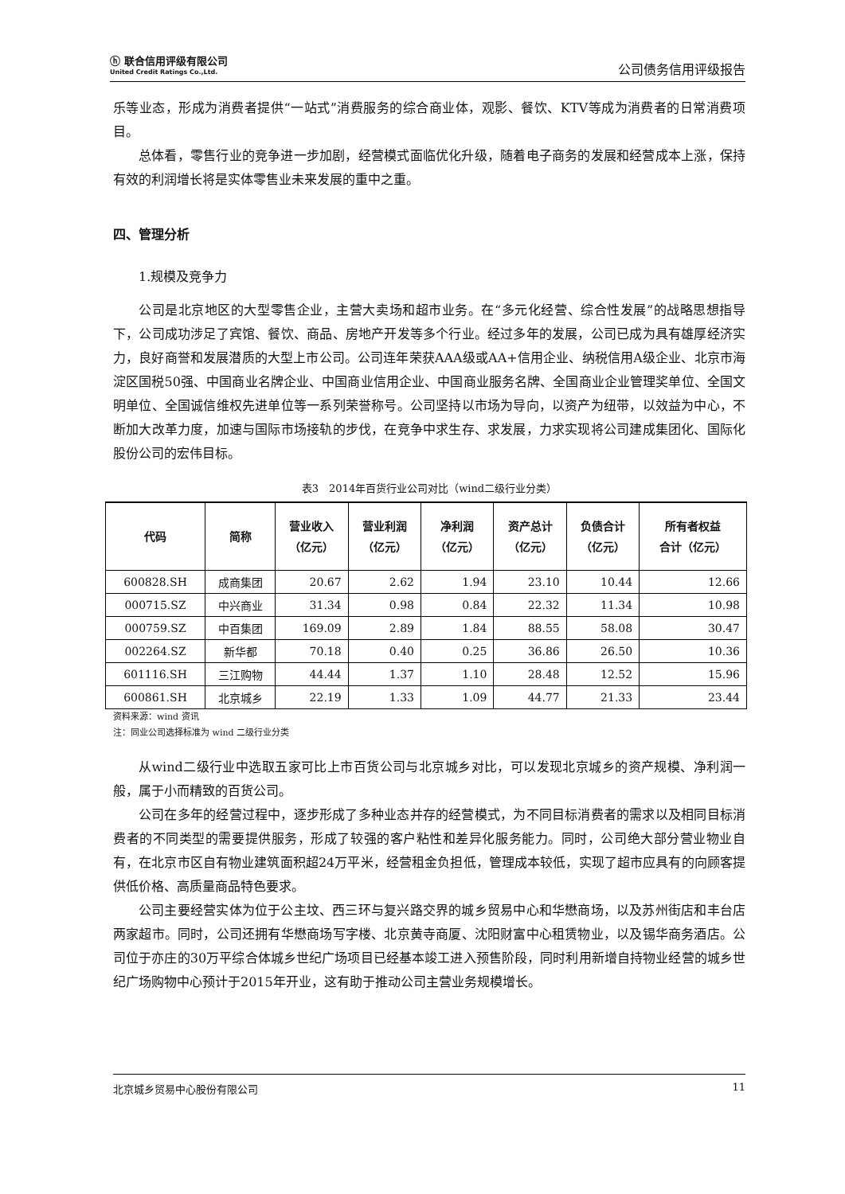ⓗ 联合信用评级有限公司
United Credit Ratings Co.,Ltd.
公司债务信用评级报告
乐等业态，形成为消费者提供“一站式”消费服务的综合商业体，观影、餐饮、KTV等成为消费者的日常消费项目。
总体看，零售行业的竞争进一步加剧，经营模式面临优化升级，随着电子商务的发展和经营成本上涨，保持有效的利润增长将是实体零售业未来发展的重中之重。
四、管理分析
1.规模及竞争力
公司是北京地区的大型零售企业，主营大卖场和超市业务。在“多元化经营、综合性发展”的战略思想指导下，公司成功涉足了宾馆、餐饮、商品、房地产开发等多个行业。经过多年的发展，公司已成为具有雄厚经济实力，良好商誉和发展潜质的大型上市公司。公司连年荣获AAA级或AA+信用企业、纳税信用A级企业、北京市海淀区国税50强、中国商业名牌企业、中国商业信用企业、中国商业服务名牌、全国商业企业管理奖单位、全国文明单位、全国诚信维权先进单位等一系列荣誉称号。公司坚持以市场为导向，以资产为纽带，以效益为中心，不断加大改革力度，加速与国际市场接轨的步伐，在竞争中求生存、求发展，力求实现将公司建成集团化、国际化股份公司的宏伟目标。
表3　2014年百货行业公司对比（wind二级行业分类）
| 代码 | 简称 | 营业收入 （亿元） | 营业利润 （亿元） | 净利润 （亿元） | 资产总计 （亿元） | 负债合计 （亿元） | 所有者权益 合计（亿元） |
| --- | --- | --- | --- | --- | --- | --- | --- |
| 600828.SH | 成商集团 | 20.67 | 2.62 | 1.94 | 23.10 | 10.44 | 12.66 |
| 000715.SZ | 中兴商业 | 31.34 | 0.98 | 0.84 | 22.32 | 11.34 | 10.98 |
| 000759.SZ | 中百集团 | 169.09 | 2.89 | 1.84 | 88.55 | 58.08 | 30.47 |
| 002264.SZ | 新华都 | 70.18 | 0.40 | 0.25 | 36.86 | 26.50 | 10.36 |
| 601116.SH | 三江购物 | 44.44 | 1.37 | 1.10 | 28.48 | 12.52 | 15.96 |
| 600861.SH | 北京城乡 | 22.19 | 1.33 | 1.09 | 44.77 | 21.33 | 23.44 |
资料来源：wind 资讯
注：同业公司选择标准为 wind 二级行业分类
从wind二级行业中选取五家可比上市百货公司与北京城乡对比，可以发现北京城乡的资产规模、净利润一般，属于小而精致的百货公司。
公司在多年的经营过程中，逐步形成了多种业态并存的经营模式，为不同目标消费者的需求以及相同目标消费者的不同类型的需要提供服务，形成了较强的客户粘性和差异化服务能力。同时，公司绝大部分营业物业自有，在北京市区自有物业建筑面积超24万平米，经营租金负担低，管理成本较低，实现了超市应具有的向顾客提供低价格、高质量商品特色要求。
公司主要经营实体为位于公主坟、西三环与复兴路交界的城乡贸易中心和华懋商场，以及苏州街店和丰台店两家超市。同时，公司还拥有华懋商场写字楼、北京黄寺商厦、沈阳财富中心租赁物业，以及锡华商务酒店。公司位于亦庄的30万平综合体城乡世纪广场项目已经基本竣工进入预售阶段，同时利用新增自持物业经营的城乡世纪广场购物中心预计于2015年开业，这有助于推动公司主营业务规模增长。
北京城乡贸易中心股份有限公司 11